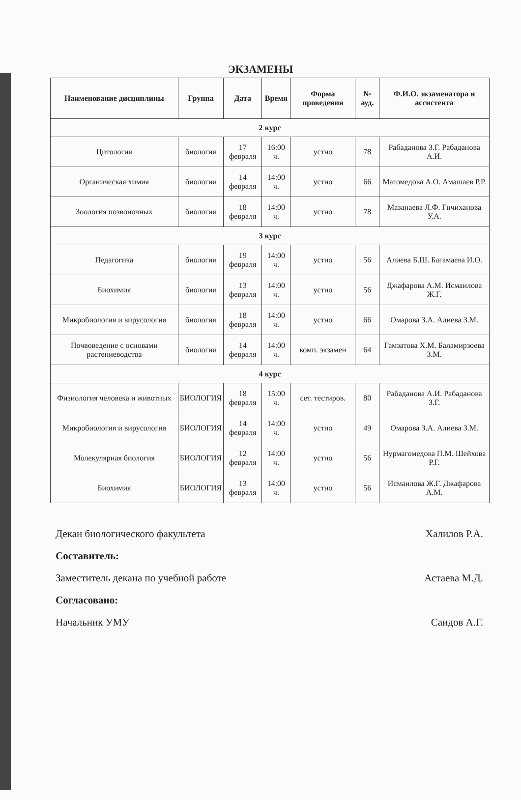ЭКЗАМЕНЫ
| Наименование дисциплины | Группа | Дата | Время | Форма проведения | № ауд. | Ф.И.О. экзаменатора и ассистента |
| --- | --- | --- | --- | --- | --- | --- |
| 2 курс | | | | | | |
| Цитология | биология | 17 февраля | 16:00 ч. | устно | 78 | Рабаданова З.Г. Рабаданова А.И. |
| Органическая химия | биология | 14 февраля | 14:00 ч. | устно | 66 | Магомедова А.О. Амашаев Р.Р. |
| Зоология позвоночных | биология | 18 февраля | 14:00 ч. | устно | 78 | Мазанаева Л.Ф. Гичиханова У.А. |
| 3 курс | | | | | | |
| Педагогика | биология | 19 февраля | 14:00 ч. | устно | 56 | Алиева Б.Ш. Багамаева И.О. |
| Биохимия | биология | 13 февраля | 14:00 ч. | устно | 56 | Джафарова А.М. Исмаилова Ж.Г. |
| Микробиология и вирусология | биология | 18 февраля | 14:00 ч. | устно | 66 | Омарова З.А. Алиева З.М. |
| Почвоведение с основами растениеводства | биология | 14 февраля | 14:00 ч. | комп. экзамен | 64 | Гамзатова Х.М. Баламирзоева З.М. |
| 4 курс | | | | | | |
| Физиология человека и животных | БИОЛОГИЯ | 18 февраля | 15:00 ч. | сет. тестиров. | 80 | Рабаданова А.И. Рабаданова З.Г. |
| Микробиология и вирусология | БИОЛОГИЯ | 14 февраля | 14:00 ч. | устно | 49 | Омарова З.А. Алиева З.М. |
| Молекулярная биология | БИОЛОГИЯ | 12 февраля | 14:00 ч. | устно | 56 | Нурмагомедова П.М. Шейхова Р.Г. |
| Биохимия | БИОЛОГИЯ | 13 февраля | 14:00 ч. | устно | 56 | Исмаилова Ж.Г. Джафарова А.М. |
Декан биологического факультета Халилов Р.А.
Составитель:
Заместитель декана по учебной работе Астаева М.Д.
Согласовано:
Начальник УМУ Саидов А.Г.